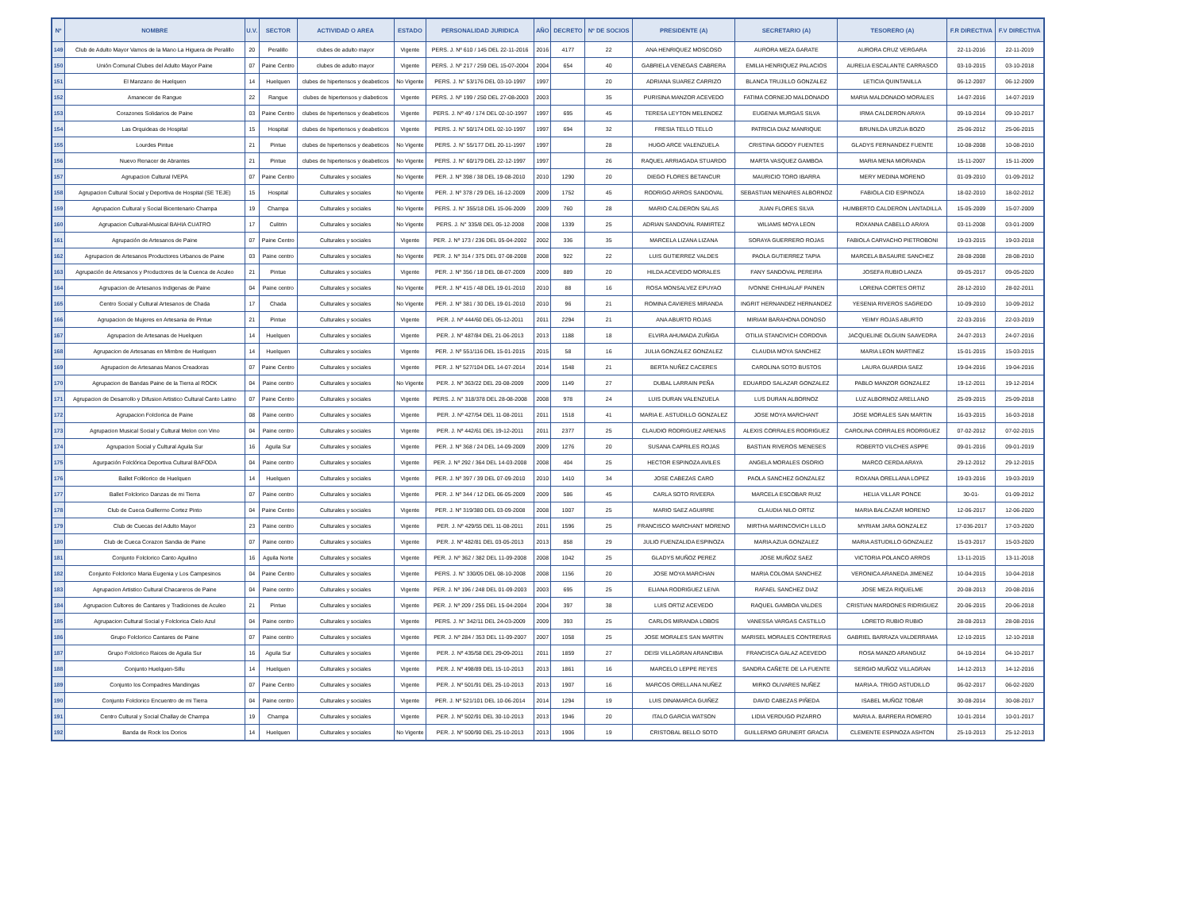| Nº | NOMBRE | U.V. | SECTOR | ACTIVIDAD O AREA | ESTADO | PERSONALIDAD JURIDICA | AÑO | DECRETO | Nº DE SOCIOS | PRESIDENTE (A) | SECRETARIO (A) | TESORERO (A) | F.R DIRECTIVA | F.V DIRECTIVA |
| --- | --- | --- | --- | --- | --- | --- | --- | --- | --- | --- | --- | --- | --- | --- |
| 149 | Club de Adulto Mayor Vamos de la Mano La Higuera de Peralillo | 20 | Peralillo | clubes de adulto mayor | Vigente | PERS. J. Nº 610 / 145 DEL 22-11-2016 | 2016 | 4177 | 22 | ANA HENRIQUEZ MOSCOSO | AURORA MEZA GARATE | AURORA CRUZ VERGARA | 22-11-2016 | 22-11-2019 |
| 150 | Unión Comunal Clubes del Adulto Mayor Paine | 07 | Paine Centro | clubes de adulto mayor | Vigente | PERS. J. Nº 217 / 259 DEL 15-07-2004 | 2004 | 654 | 40 | GABRIELA VENEGAS CABRERA | EMILIA HENRIQUEZ PALACIOS | AURELIA ESCALANTE CARRASCO | 03-10-2015 | 03-10-2018 |
| 151 | El Manzano de Huelquen | 14 | Huelquen | clubes de hipertensos y deabeticos | No Vigente | PERS. J. N° 53/176 DEL 03-10-1997 | 1997 | | 20 | ADRIANA SUAREZ CARRIZO | BLANCA TRUJILLO GONZALEZ | LETICIA QUINTANILLA | 06-12-2007 | 06-12-2009 |
| 152 | Amanecer de Rangue | 22 | Rangue | clubes de hipertensos y diabeticos | Vigente | PERS. J. Nº 199 / 250 DEL 27-08-2003 | 2003 | | 35 | PURISINA MANZOR ACEVEDO | FATIMA CORNEJO MALDONADO | MARIA MALDONADO MORALES | 14-07-2016 | 14-07-2019 |
| 153 | Corazones Solidarios de Paine | 03 | Paine Centro | clubes de hipertensos y deabeticos | Vigente | PERS. J. Nº 49 / 174 DEL 02-10-1997 | 1997 | 695 | 45 | TERESA LEYTON MELENDEZ | EUGENIA MURGAS SILVA | IRMA CALDERON ARAYA | 09-10-2014 | 09-10-2017 |
| 154 | Las Orquideas de Hospital | 15 | Hospital | clubes de hipertensos y deabeticos | Vigente | PERS. J. N° 50/174 DEL 02-10-1997 | 1997 | 694 | 32 | FRESIA TELLO TELLO | PATRICIA DIAZ MANRIQUE | BRUNILDA URZUA BOZO | 25-06-2012 | 25-06-2015 |
| 155 | Lourdes Pintue | 21 | Pintue | clubes de hipertensos y deabeticos | No Vigente | PERS. J. N° 55/177 DEL 20-11-1997 | 1997 | | 28 | HUGO ARCE VALENZUELA | CRISTINA GODOY FUENTES | GLADYS FERNANDEZ FUENTE | 10-08-2008 | 10-08-2010 |
| 156 | Nuevo Renacer de Abrantes | 21 | Pintue | clubes de hipertensos y deabeticos | No Vigente | PERS. J. N° 60/179 DEL 22-12-1997 | 1997 | | 26 | RAQUEL ARRIAGADA STUARDO | MARTA VASQUEZ GAMBOA | MARIA MENA MIORANDA | 15-11-2007 | 15-11-2009 |
| 157 | Agrupacion Cultural IVEPA | 07 | Paine Centro | Culturales y sociales | No Vigente | PER. J. Nº 398 / 38 DEL 19-08-2010 | 2010 | 1290 | 20 | DIEGO FLORES BETANCUR | MAURICIO TORO IBARRA | MERY MEDINA MORENO | 01-09-2010 | 01-09-2012 |
| 158 | Agrupacion Cultural Social y Deportiva de Hospital (SE TEJE) | 15 | Hospital | Culturales y sociales | No Vigente | PER. J. Nº 378 / 29 DEL 16-12-2009 | 2009 | 1752 | 45 | RODRIGO ARROS SANDOVAL | SEBASTIAN MENARES ALBORNOZ | FABIOLA CID ESPINOZA | 18-02-2010 | 18-02-2012 |
| 159 | Agrupacion Cultural y Social Bicentenario Champa | 19 | Champa | Culturales y sociales | No Vigente | PERS. J. N° 355/18 DEL 15-06-2009 | 2009 | 760 | 28 | MARIO CALDERON SALAS | JUAN FLORES SILVA | HUMBERTO CALDERON LANTADILLA | 15-05-2009 | 15-07-2009 |
| 160 | Agrupacion Cultural-Musical BAHIA CUATRO | 17 | Culitrin | Culturales y sociales | No Vigente | PERS. J. N° 335/8 DEL 05-12-2008 | 2008 | 1339 | 25 | ADRIAN SANDOVAL RAMIRTEZ | WILIAMS MOYA LEON | ROXANNA CABELLO ARAYA | 03-11-2008 | 03-01-2009 |
| 161 | Agrupación de Artesanos de Paine | 07 | Paine Centro | Culturales y sociales | Vigente | PER. J. Nº 173 / 236 DEL 05-04-2002 | 2002 | 336 | 35 | MARCELA LIZANA LIZANA | SORAYA GUERRERO ROJAS | FABIOLA CARVACHO PIETROBONI | 19-03-2015 | 19-03-2018 |
| 162 | Agrupacion de Artesanos Productores Urbanos de Paine | 03 | Paine centro | Culturales y sociales | No Vigente | PER. J. Nº 314 / 375 DEL 07-08-2008 | 2008 | 922 | 22 | LUIS GUTIERREZ VALDES | PAOLA GUTIERREZ TAPIA | MARCELA BASAURE SANCHEZ | 28-08-2008 | 28-08-2010 |
| 163 | Agrupación de Artesanos y Productores de la Cuenca de Aculeo | 21 | Pintue | Culturales y sociales | Vigente | PER. J. Nº 356 / 18 DEL 08-07-2009 | 2009 | 889 | 20 | HILDA ACEVEDO MORALES | FANY SANDOVAL PEREIRA | JOSEFA RUBIO LANZA | 09-05-2017 | 09-05-2020 |
| 164 | Agrupacion de Artesanos Indigenas de Paine | 04 | Paine centro | Culturales y sociales | No Vigente | PER. J. Nº 415 / 48 DEL 19-01-2010 | 2010 | 88 | 16 | ROSA MONSALVEZ EPUYAO | IVONNE CHIHUALAF PAINEN | LORENA CORTES ORTIZ | 28-12-2010 | 28-02-2011 |
| 165 | Centro Social y Cultural Artesanos de Chada | 17 | Chada | Culturales y sociales | No Vigente | PER. J. Nº 381 / 30 DEL 19-01-2010 | 2010 | 96 | 21 | ROMINA CAVIERES MIRANDA | INGRIT HERNANDEZ HERNANDEZ | YESENIA RIVEROS SAGREDO | 10-09-2010 | 10-09-2012 |
| 166 | Agrupacion de Mujeres en Artesania de Pintue | 21 | Pintue | Culturales y sociales | Vigente | PER. J. Nº 444/60 DEL 05-12-2011 | 2011 | 2294 | 21 | ANA ABURTO ROJAS | MIRIAM BARAHONA DONOSO | YEIMY ROJAS ABURTO | 22-03-2016 | 22-03-2019 |
| 167 | Agrupacion de Artesanas de Huelquen | 14 | Huelquen | Culturales y sociales | Vigente | PER. J. Nº 487/84 DEL 21-06-2013 | 2013 | 1188 | 18 | ELVIRA AHUMADA ZUÑIGA | OTILIA STANCIVICH CORDOVA | JACQUELINE OLGUIN SAAVEDRA | 24-07-2013 | 24-07-2016 |
| 168 | Agrupacion de Artesanas en Mimbre de Huelquen | 14 | Huelquen | Culturales y sociales | Vigente | PER. J. Nº 551/116 DEL 15-01-2015 | 2015 | 58 | 16 | JULIA GONZALEZ GONZALEZ | CLAUDIA MOYA SANCHEZ | MARIA LEON MARTINEZ | 15-01-2015 | 15-03-2015 |
| 169 | Agrupacion de Artesanas Manos Creadoras | 07 | Paine Centro | Culturales y sociales | Vigente | PER. J. Nº 527/104 DEL 14-07-2014 | 2014 | 1548 | 21 | BERTA NUÑEZ CACERES | CAROLINA SOTO BUSTOS | LAURA GUARDIA SAEZ | 19-04-2016 | 19-04-2016 |
| 170 | Agrupacion de Bandas Paine de la Tierra al ROCK | 04 | Paine centro | Culturales y sociales | No Vigente | PER. J. Nº 363/22 DEL 20-08-2009 | 2009 | 1149 | 27 | DUBAL LARRAIN PEÑA | EDUARDO SALAZAR GONZALEZ | PABLO MANZOR GONZALEZ | 19-12-2011 | 19-12-2014 |
| 171 | Agrupacion de Desarrollo y Difusion Artistico Cultural Canto Latino | 07 | Paine Centro | Culturales y sociales | Vigente | PERS. J. N° 318/378 DEL 28-08-2008 | 2008 | 978 | 24 | LUIS DURAN VALENZUELA | LUS DURAN ALBORNOZ | LUZ ALBORNOZ ARELLANO | 25-09-2015 | 25-09-2018 |
| 172 | Agrupacion Folclorica de Paine | 08 | Paine centro | Culturales y sociales | Vigente | PER. J. Nº 427/54 DEL 11-08-2011 | 2011 | 1518 | 41 | MARIA E. ASTUDILLO GONZALEZ | JOSE MOYA MARCHANT | JOSE MORALES SAN MARTIN | 16-03-2015 | 16-03-2018 |
| 173 | Agrupacion Musical Social y Cultural Melon con Vino | 04 | Paine centro | Culturales y sociales | Vigente | PER. J. Nº 442/61 DEL 19-12-2011 | 2011 | 2377 | 25 | CLAUDIO RODRIGUEZ ARENAS | ALEXIS CORRALES RODRIGUEZ | CAROLINA CORRALES RODRIGUEZ | 07-02-2012 | 07-02-2015 |
| 174 | Agrupacion Social y Cultural Aguila Sur | 16 | Aguila Sur | Culturales y sociales | Vigente | PER. J. Nº 368 / 24 DEL 14-09-2009 | 2009 | 1276 | 20 | SUSANA CAPRILES ROJAS | BASTIAN RIVEROS MENESES | ROBERTO VILCHES ASPPE | 09-01-2016 | 09-01-2019 |
| 175 | Agurpación Folclórica Deportiva Cultural BAFODA | 04 | Paine centro | Culturales y sociales | Vigente | PER. J. Nº 292 / 364 DEL 14-03-2008 | 2008 | 404 | 25 | HECTOR ESPINOZA AVILES | ANGELA MORALES OSORIO | MARCO CERDA ARAYA | 29-12-2012 | 29-12-2015 |
| 176 | Ballet Folklorico de Huelquen | 14 | Huelquen | Culturales y sociales | Vigente | PER. J. Nº 397 / 39 DEL 07-09-2010 | 2010 | 1410 | 34 | JOSE CABEZAS CARO | PAOLA SANCHEZ GONZALEZ | ROXANA ORELLANA LOPEZ | 19-03-2016 | 19-03-2019 |
| 177 | Ballet Folclorico Danzas de mi Tierra | 07 | Paine centro | Culturales y sociales | Vigente | PER. J. Nº 344 / 12 DEL 06-05-2009 | 2009 | 586 | 45 | CARLA SOTO RIVEERA | MARCELA ESCOBAR RUIZ | HELIA VILLAR PONCE | 30-01- | 01-09-2012 |
| 178 | Club de Cueca Guillermo Cortez Pinto | 04 | Paine Centro | Culturales y sociales | Vigente | PER. J. Nº 319/380 DEL 03-09-2008 | 2008 | 1007 | 25 | MARIO SAEZ AGUIRRE | CLAUDIA NILO ORTIZ | MARIA BALCAZAR MORENO | 12-06-2017 | 12-06-2020 |
| 179 | Club de Cuecas del Adulto Mayor | 23 | Paine centro | Culturales y sociales | Vigente | PER. J. Nº 429/55 DEL 11-08-2011 | 2011 | 1596 | 25 | FRANCISCO MARCHANT MORENO | MIRTHA MARINCOVICH LILLO | MYRIAM JARA GONZALEZ | 17-036-2017 | 17-03-2020 |
| 180 | Club de Cueca Corazon Sandia de Paine | 07 | Paine centro | Culturales y sociales | Vigente | PER. J. Nº 482/81 DEL 03-05-2013 | 2013 | 858 | 29 | JULIO FUENZALIDA ESPINOZA | MARIA AZUA GONZALEZ | MARIA ASTUDILLO GONZALEZ | 15-03-2017 | 15-03-2020 |
| 181 | Conjunto Folclorico Canto Aguilino | 16 | Aguila Norte | Culturales y sociales | Vigente | PER. J. Nº 362 / 382 DEL 11-09-2008 | 2008 | 1042 | 25 | GLADYS MUÑOZ PEREZ | JOSE MUÑOZ SAEZ | VICTORIA POLANCO ARROS | 13-11-2015 | 13-11-2018 |
| 182 | Conjunto Folclorico Maria Eugenia y Los Campesinos | 04 | Paine Centro | Culturales y sociales | Vigente | PERS. J. N° 330/05 DEL 08-10-2008 | 2008 | 1156 | 20 | JOSE MOYA MARCHAN | MARIA COLOMA SANCHEZ | VERONICA ARANEDA JIMENEZ | 10-04-2015 | 10-04-2018 |
| 183 | Agrupacion Artistico Cultural Chacareros de Paine | 04 | Paine centro | Culturales y sociales | Vigente | PER. J. Nº 196 / 248 DEL 01-09-2003 | 2003 | 695 | 25 | ELIANA RODRIGUEZ LEIVA | RAFAEL SANCHEZ DIAZ | JOSE MEZA RIQUELME | 20-08-2013 | 20-08-2016 |
| 184 | Agrupacion Cultores de Cantares y Tradiciones de Aculeo | 21 | Pintue | Culturales y sociales | Vigente | PER. J. Nº 209 / 255 DEL 15-04-2004 | 2004 | 397 | 38 | LUIS ORTIZ ACEVEDO | RAQUEL GAMBOA VALDES | CRISTIAN MARDONES RIDRIGUEZ | 20-06-2015 | 20-06-2018 |
| 185 | Agrupacion Cultural Social y Folclorica Cielo Azul | 04 | Paine centro | Culturales y sociales | Vigente | PERS. J. N° 342/11 DEL 24-03-2009 | 2009 | 393 | 25 | CARLOS MIRANDA LOBOS | VANESSA VARGAS CASTILLO | LORETO RUBIO RUBIO | 28-08-2013 | 28-08-2016 |
| 186 | Grupo Folclorico Cantares de Paine | 07 | Paine centro | Culturales y sociales | Vigente | PER. J. Nº 284 / 353 DEL 11-09-2007 | 2007 | 1058 | 25 | JOSE MORALES SAN MARTIN | MARISEL MORALES CONTRERAS | GABRIEL BARRAZA VALDERRAMA | 12-10-2015 | 12-10-2018 |
| 187 | Grupo Folclorico Raices de Aguila Sur | 16 | Aguila Sur | Culturales y sociales | Vigente | PER. J. Nº 435/58 DEL 29-09-2011 | 2011 | 1859 | 27 | DEISI VILLAGRAN ARANCIBIA | FRANCISCA GALAZ ACEVEDO | ROSA MANZO ARANGUIZ | 04-10-2014 | 04-10-2017 |
| 188 | Conjunto Huelquen-Sillu | 14 | Huelquen | Culturales y sociales | Vigente | PER. J. Nº 498/89 DEL 15-10-2013 | 2013 | 1861 | 16 | MARCELO LEPPE REYES | SANDRA CAÑETE DE LA FUENTE | SERGIO MUÑOZ VILLAGRAN | 14-12-2013 | 14-12-2016 |
| 189 | Conjunto los Compadres Mandingas | 07 | Paine Centro | Culturales y sociales | Vigente | PER. J. Nº 501/91 DEL 25-10-2013 | 2013 | 1907 | 16 | MARCOS ORELLANA NUÑEZ | MIRKO OLIVARES NUÑEZ | MARIA A. TRIGO ASTUDILLO | 06-02-2017 | 06-02-2020 |
| 190 | Conjunto Folclorico Encuentro de mi Tierra | 04 | Paine centro | Culturales y sociales | Vigente | PER. J. Nº 521/101 DEL 10-06-2014 | 2014 | 1294 | 19 | LUIS DINAMARCA GUIÑEZ | DAVID CABEZAS PIÑEDA | ISABEL MUÑOZ TOBAR | 30-08-2014 | 30-08-2017 |
| 191 | Centro Cultural y Social Challay de Champa | 19 | Champa | Culturales y sociales | Vigente | PER. J. Nº 502/91 DEL 30-10-2013 | 2013 | 1946 | 20 | ITALO GARCIA WATSON | LIDIA VERDUGO PIZARRO | MARIA A. BARRERA ROMERO | 10-01-2014 | 10-01-2017 |
| 192 | Banda de Rock los Dorios | 14 | Huelquen | Culturales y sociales | No Vigente | PER. J. Nº 500/90 DEL 25-10-2013 | 2013 | 1906 | 19 | CRISTOBAL BELLO SOTO | GUILLERMO GRUNERT GRACIA | CLEMENTE ESPINOZA ASHTON | 25-10-2013 | 25-12-2013 |